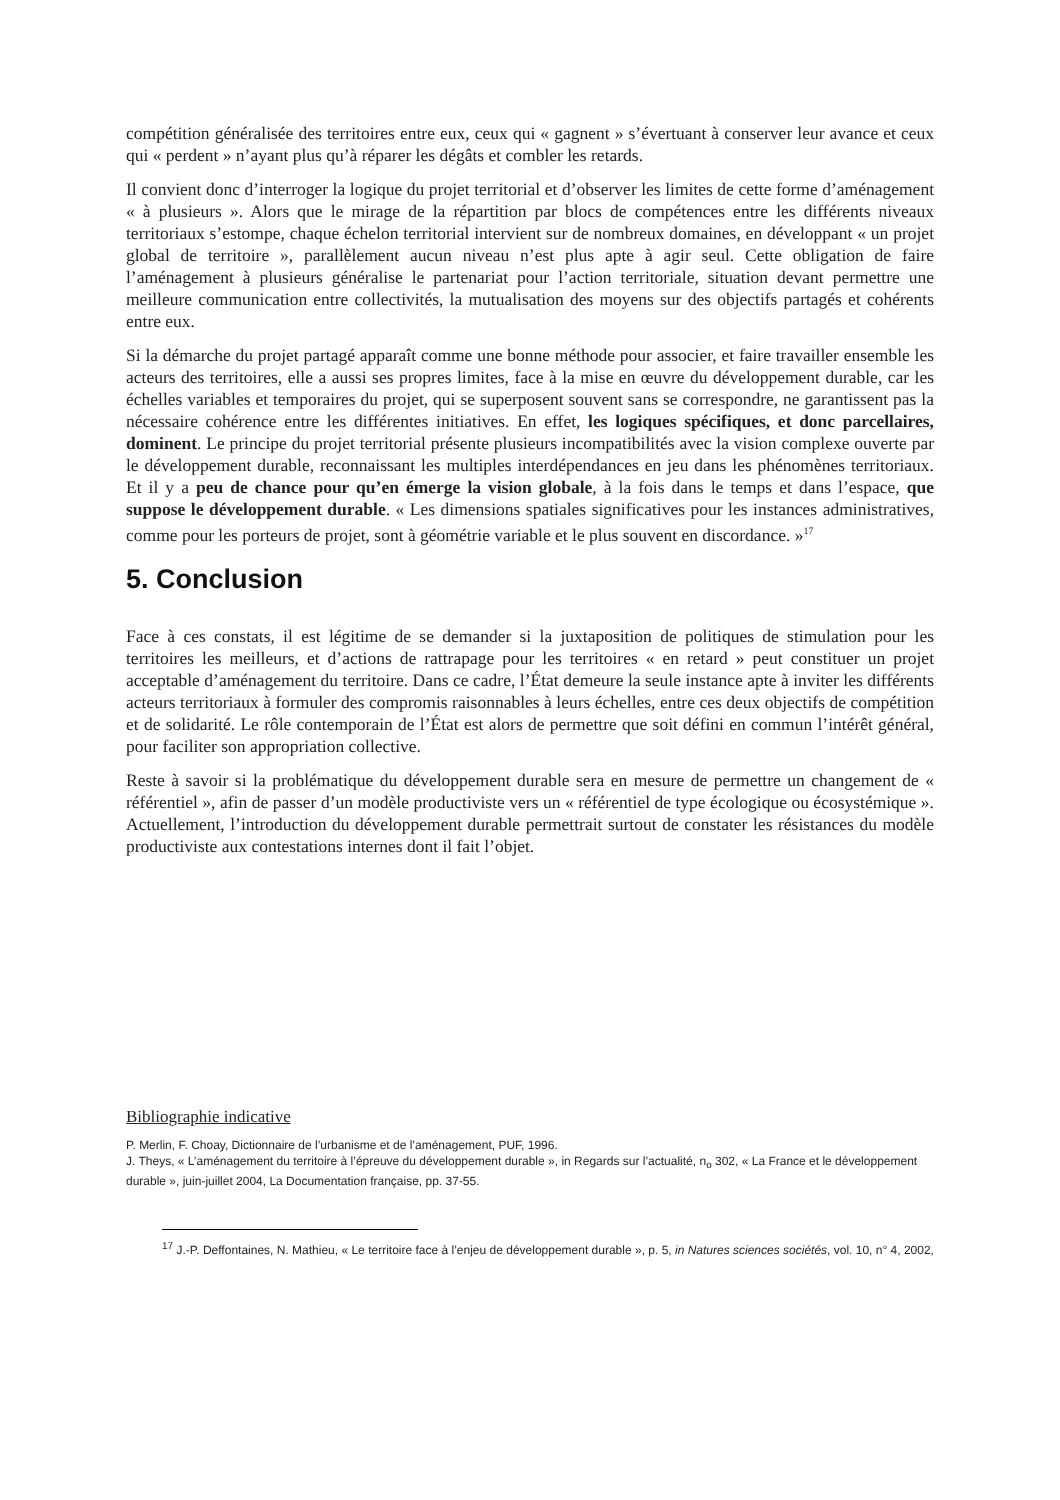compétition généralisée des territoires entre eux, ceux qui « gagnent » s’évertuant à conserver leur avance et ceux qui « perdent » n’ayant plus qu’à réparer les dégâts et combler les retards.
Il convient donc d’interroger la logique du projet territorial et d’observer les limites de cette forme d’aménagement « à plusieurs ». Alors que le mirage de la répartition par blocs de compétences entre les différents niveaux territoriaux s’estompe, chaque échelon territorial intervient sur de nombreux domaines, en développant « un projet global de territoire », parallèlement aucun niveau n’est plus apte à agir seul. Cette obligation de faire l’aménagement à plusieurs généralise le partenariat pour l’action territoriale, situation devant permettre une meilleure communication entre collectivités, la mutualisation des moyens sur des objectifs partagés et cohérents entre eux.
Si la démarche du projet partagé apparaît comme une bonne méthode pour associer, et faire travailler ensemble les acteurs des territoires, elle a aussi ses propres limites, face à la mise en œuvre du développement durable, car les échelles variables et temporaires du projet, qui se superposent souvent sans se correspondre, ne garantissent pas la nécessaire cohérence entre les différentes initiatives. En effet, les logiques spécifiques, et donc parcellaires, dominent. Le principe du projet territorial présente plusieurs incompatibilités avec la vision complexe ouverte par le développement durable, reconnaissant les multiples interdépendances en jeu dans les phénomènes territoriaux. Et il y a peu de chance pour qu’en émerge la vision globale, à la fois dans le temps et dans l’espace, que suppose le développement durable. « Les dimensions spatiales significatives pour les instances administratives, comme pour les porteurs de projet, sont à géométrie variable et le plus souvent en discordance. »<sup>17</sup>
5. Conclusion
Face à ces constats, il est légitime de se demander si la juxtaposition de politiques de stimulation pour les territoires les meilleurs, et d’actions de rattrapage pour les territoires « en retard » peut constituer un projet acceptable d’aménagement du territoire. Dans ce cadre, l’État demeure la seule instance apte à inviter les différents acteurs territoriaux à formuler des compromis raisonnables à leurs échelles, entre ces deux objectifs de compétition et de solidarité. Le rôle contemporain de l’État est alors de permettre que soit défini en commun l’intérêt général, pour faciliter son appropriation collective.
Reste à savoir si la problématique du développement durable sera en mesure de permettre un changement de « référentiel », afin de passer d’un modèle productiviste vers un « référentiel de type écologique ou écosystémique ». Actuellement, l’introduction du développement durable permettrait surtout de constater les résistances du modèle productiviste aux contestations internes dont il fait l’objet.
Bibliographie indicative
P. Merlin, F. Choay, Dictionnaire de l’urbanisme et de l’aménagement, PUF, 1996.
J. Theys, « L’aménagement du territoire à l’épreuve du développement durable », in Regards sur l’actualité, n<sub>o</sub> 302, « La France et le développement durable », juin-juillet 2004, La Documentation française, pp. 37-55.
<sup>17</sup> J.-P. Deffontaines, N. Mathieu, « Le territoire face à l’enjeu de développement durable », p. 5, in Natures sciences sociétés, vol. 10, n° 4, 2002,